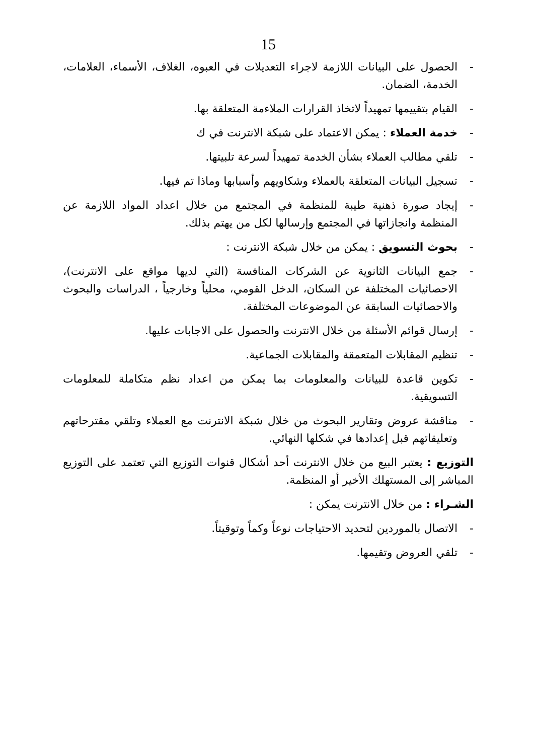15
- الحصول على البيانات اللازمة لاجراء التعديلات في العبوه، الغلاف، الأسماء، العلامات، الخدمة، الضمان.
- القيام بتقييمها تمهيداً لاتخاذ القرارات الملاءمة المتعلقة بها.
- خدمة العملاء : يمكن الاعتماد على شبكة الانترنت في ك
- تلقي مطالب العملاء بشأن الخدمة تمهيداً لسرعة تلبيتها.
- تسجيل البيانات المتعلقة بالعملاء وشكاويهم وأسبابها وماذا تم فيها.
- إيجاد صورة ذهنية طيبة للمنظمة في المجتمع من خلال اعداد المواد اللازمة عن المنظمة وانجازاتها في المجتمع وإرسالها لكل من يهتم بذلك.
- بحوث التسويق : يمكن من خلال شبكة الانترنت :
- جمع البيانات الثانوية عن الشركات المنافسة (التي لديها مواقع على الانترنت)، الاحصائيات المختلفة عن السكان، الدخل القومي، محلياً وخارجياً ، الدراسات والبحوث والاحصائيات السابقة عن الموضوعات المختلفة.
- إرسال قوائم الأسئلة من خلال الانترنت والحصول على الاجابات عليها.
- تنظيم المقابلات المتعمقة والمقابلات الجماعية.
- تكوين قاعدة للبيانات والمعلومات بما يمكن من اعداد نظم متكاملة للمعلومات التسويقية.
- مناقشة عروض وتقارير البحوث من خلال شبكة الانترنت مع العملاء وتلقي مقترحاتهم وتعليقاتهم قبل إعدادها في شكلها النهائي.
التوزيع : يعتبر البيع من خلال الانترنت أحد أشكال قنوات التوزيع التي تعتمد على التوزيع المباشر إلى المستهلك الأخير أو المنظمة.
الشـراء : من خلال الانترنت يمكن :
- الاتصال بالموردين لتحديد الاحتياجات نوعاً وكماً وتوقيتاً.
- تلقي العروض وتقيمها.